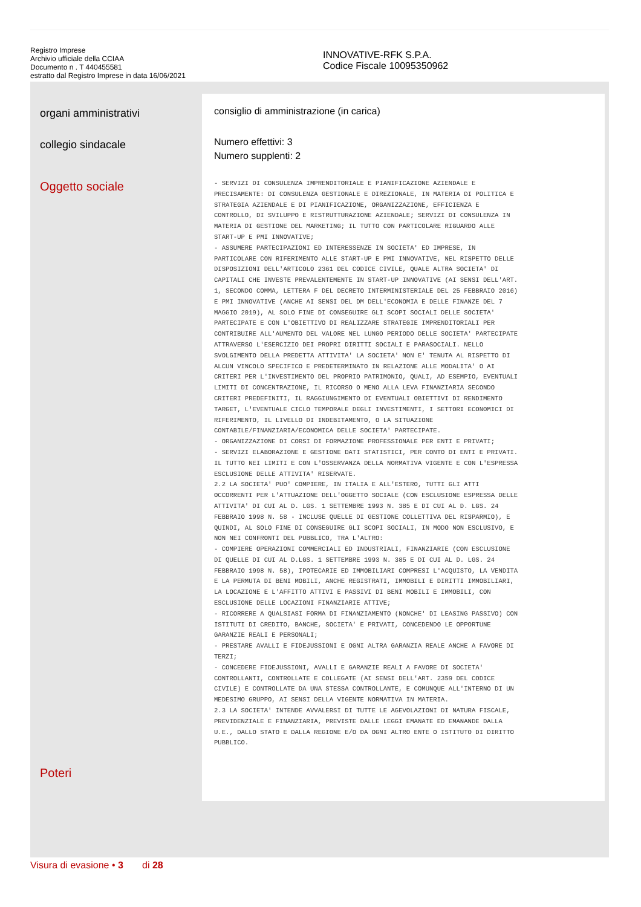Registro Imprese
Archivio ufficiale della CCIAA
Documento n . T 440455581
estratto dal Registro Imprese in data 16/06/2021
INNOVATIVE-RFK S.P.A.
Codice Fiscale 10095350962
organi amministrativi
collegio sindacale
Oggetto sociale
Poteri
consiglio di amministrazione (in carica)
Numero effettivi: 3
Numero supplenti: 2
- SERVIZI DI CONSULENZA IMPRENDITORIALE E PIANIFICAZIONE AZIENDALE E PRECISAMENTE: DI CONSULENZA GESTIONALE E DIREZIONALE, IN MATERIA DI POLITICA E STRATEGIA AZIENDALE E DI PIANIFICAZIONE, ORGANIZZAZIONE, EFFICIENZA E CONTROLLO, DI SVILUPPO E RISTRUTTURAZIONE AZIENDALE; SERVIZI DI CONSULENZA IN MATERIA DI GESTIONE DEL MARKETING; IL TUTTO CON PARTICOLARE RIGUARDO ALLE START-UP E PMI INNOVATIVE; - ASSUMERE PARTECIPAZIONI ED INTERESSENZE IN SOCIETA' ED IMPRESE, IN PARTICOLARE CON RIFERIMENTO ALLE START-UP E PMI INNOVATIVE, NEL RISPETTO DELLE DISPOSIZIONI DELL'ARTICOLO 2361 DEL CODICE CIVILE, QUALE ALTRA SOCIETA' DI CAPITALI CHE INVESTE PREVALENTEMENTE IN START-UP INNOVATIVE (AI SENSI DELL'ART. 1, SECONDO COMMA, LETTERA F DEL DECRETO INTERMINISTERIALE DEL 25 FEBBRAIO 2016) E PMI INNOVATIVE (ANCHE AI SENSI DEL DM DELL'ECONOMIA E DELLE FINANZE DEL 7 MAGGIO 2019), AL SOLO FINE DI CONSEGUIRE GLI SCOPI SOCIALI DELLE SOCIETA' PARTECIPATE E CON L'OBIETTIVO DI REALIZZARE STRATEGIE IMPRENDITORIALI PER CONTRIBUIRE ALL'AUMENTO DEL VALORE NEL LUNGO PERIODO DELLE SOCIETA' PARTECIPATE ATTRAVERSO L'ESERCIZIO DEI PROPRI DIRITTI SOCIALI E PARASOCIALI. NELLO SVOLGIMENTO DELLA PREDETTA ATTIVITA' LA SOCIETA' NON E' TENUTA AL RISPETTO DI ALCUN VINCOLO SPECIFICO E PREDETERMINATO IN RELAZIONE ALLE MODALITA' O AI CRITERI PER L'INVESTIMENTO DEL PROPRIO PATRIMONIO, QUALI, AD ESEMPIO, EVENTUALI LIMITI DI CONCENTRAZIONE, IL RICORSO O MENO ALLA LEVA FINANZIARIA SECONDO CRITERI PREDEFINITI, IL RAGGIUNGIMENTO DI EVENTUALI OBIETTIVI DI RENDIMENTO TARGET, L'EVENTUALE CICLO TEMPORALE DEGLI INVESTIMENTI, I SETTORI ECONOMICI DI RIFERIMENTO, IL LIVELLO DI INDEBITAMENTO, O LA SITUAZIONE CONTABILE/FINANZIARIA/ECONOMICA DELLE SOCIETA' PARTECIPATE. - ORGANIZZAZIONE DI CORSI DI FORMAZIONE PROFESSIONALE PER ENTI E PRIVATI; - SERVIZI ELABORAZIONE E GESTIONE DATI STATISTICI, PER CONTO DI ENTI E PRIVATI. IL TUTTO NEI LIMITI E CON L'OSSERVANZA DELLA NORMATIVA VIGENTE E CON L'ESPRESSA ESCLUSIONE DELLE ATTIVITA' RISERVATE. 2.2 LA SOCIETA' PUO' COMPIERE, IN ITALIA E ALL'ESTERO, TUTTI GLI ATTI OCCORRENTI PER L'ATTUAZIONE DELL'OGGETTO SOCIALE (CON ESCLUSIONE ESPRESSA DELLE ATTIVITA' DI CUI AL D. LGS. 1 SETTEMBRE 1993 N. 385 E DI CUI AL D. LGS. 24 FEBBRAIO 1998 N. 58 - INCLUSE QUELLE DI GESTIONE COLLETTIVA DEL RISPARMIO), E QUINDI, AL SOLO FINE DI CONSEGUIRE GLI SCOPI SOCIALI, IN MODO NON ESCLUSIVO, E NON NEI CONFRONTI DEL PUBBLICO, TRA L'ALTRO: - COMPIERE OPERAZIONI COMMERCIALI ED INDUSTRIALI, FINANZIARIE (CON ESCLUSIONE DI QUELLE DI CUI AL D.LGS. 1 SETTEMBRE 1993 N. 385 E DI CUI AL D. LGS. 24 FEBBRAIO 1998 N. 58), IPOTECARIE ED IMMOBILIARI COMPRESI L'ACQUISTO, LA VENDITA E LA PERMUTA DI BENI MOBILI, ANCHE REGISTRATI, IMMOBILI E DIRITTI IMMOBILIARI, LA LOCAZIONE E L'AFFITTO ATTIVI E PASSIVI DI BENI MOBILI E IMMOBILI, CON ESCLUSIONE DELLE LOCAZIONI FINANZIARIE ATTIVE; - RICORRERE A QUALSIASI FORMA DI FINANZIAMENTO (NONCHE' DI LEASING PASSIVO) CON ISTITUTI DI CREDITO, BANCHE, SOCIETA' E PRIVATI, CONCEDENDO LE OPPORTUNE GARANZIE REALI E PERSONALI; - PRESTARE AVALLI E FIDEJUSSIONI E OGNI ALTRA GARANZIA REALE ANCHE A FAVORE DI TERZI; - CONCEDERE FIDEJUSSIONI, AVALLI E GARANZIE REALI A FAVORE DI SOCIETA' CONTROLLANTI, CONTROLLATE E COLLEGATE (AI SENSI DELL'ART. 2359 DEL CODICE CIVILE) E CONTROLLATE DA UNA STESSA CONTROLLANTE, E COMUNQUE ALL'INTERNO DI UN MEDESIMO GRUPPO, AI SENSI DELLA VIGENTE NORMATIVA IN MATERIA. 2.3 LA SOCIETA' INTENDE AVVALERSI DI TUTTE LE AGEVOLAZIONI DI NATURA FISCALE, PREVIDENZIALE E FINANZIARIA, PREVISTE DALLE LEGGI EMANATE ED EMANANDE DALLA U.E., DALLO STATO E DALLA REGIONE E/O DA OGNI ALTRO ENTE O ISTITUTO DI DIRITTO PUBBLICO.
Visura di evasione • 3 di 28